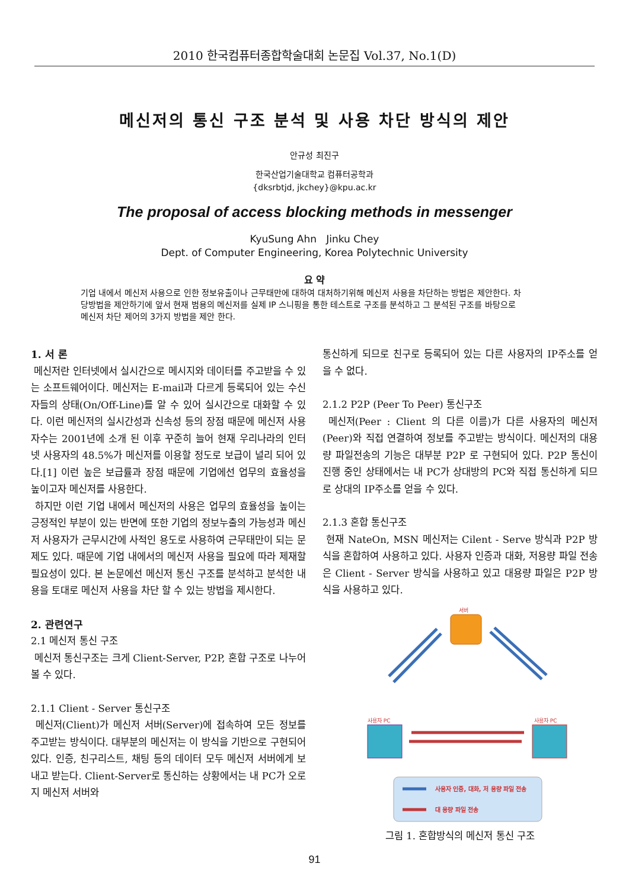2010 한국컴퓨터종합학술대회 논문집 Vol.37, No.1(D)
메신저의 통신 구조 분석 및 사용 차단 방식의 제안
안규성 최진구
한국산업기술대학교 컴퓨터공학과
{dksrbtjd, jkchey}@kpu.ac.kr
The proposal of access blocking methods in messenger
KyuSung Ahn Jinku Chey
Dept. of Computer Engineering, Korea Polytechnic University
요 약
기업 내에서 메신저 사용으로 인한 정보유출이나 근무태만에 대하여 대처하기위해 메신저 사용을 차단하는 방법은 제안한다. 차당방법을 제안하기에 앞서 현재 범용의 메신저를 실제 IP 스니핑을 통한 테스트로 구조를 분석하고 그 분석된 구조를 바탕으로 메신저 차단 제어의 3가지 방법을 제안 한다.
1. 서 론
메신저란 인터넷에서 실시간으로 메시지와 데이터를 주고받을 수 있는 소프트웨어이다. 메신저는 E-mail과 다르게 등록되어 있는 수신자들의 상태(On/Off-Line)를 알 수 있어 실시간으로 대화할 수 있다. 이런 메신저의 실시간성과 신속성 등의 장점 때문에 메신저 사용자수는 2001년에 소개 된 이후 꾸준히 늘어 현재 우리나라의 인터넷 사용자의 48.5%가 메신저를 이용할 정도로 보급이 널리 되어 있다.[1] 이런 높은 보급률과 장점 때문에 기업에선 업무의 효율성을 높이고자 메신저를 사용한다.
하지만 이런 기업 내에서 메신저의 사용은 업무의 효율성을 높이는 긍정적인 부분이 있는 반면에 또한 기업의 정보누출의 가능성과 메신저 사용자가 근무시간에 사적인 용도로 사용하여 근무태만이 되는 문제도 있다. 때문에 기업 내에서의 메신저 사용을 필요에 따라 제재할 필요성이 있다. 본 논문에선 메신저 통신 구조를 분석하고 분석한 내용을 토대로 메신저 사용을 차단 할 수 있는 방법을 제시한다.
2. 관련연구
2.1 메신저 통신 구조
메신저 통신구조는 크게 Client-Server, P2P, 혼합 구조로 나누어 볼 수 있다.
2.1.1 Client - Server 통신구조
메신저(Client)가 메신저 서버(Server)에 접속하여 모든 정보를 주고받는 방식이다. 대부분의 메신저는 이 방식을 기반으로 구현되어 있다. 인증, 친구리스트, 채팅 등의 데이터 모두 메신저 서버에게 보내고 받는다. Client-Server로 통신하는 상황에서는 내 PC가 오로지 메신저 서버와
통신하게 되므로 친구로 등록되어 있는 다른 사용자의 IP주소를 얻을 수 없다.
2.1.2 P2P (Peer To Peer) 통신구조
메신저(Peer : Client 의 다른 이름)가 다른 사용자의 메신저(Peer)와 직접 연결하여 정보를 주고받는 방식이다. 메신저의 대용량 파일전송의 기능은 대부분 P2P 로 구현되어 있다. P2P 통신이 진행 중인 상태에서는 내 PC가 상대방의 PC와 직접 통신하게 되므로 상대의 IP주소를 얻을 수 있다.
2.1.3 혼합 통신구조
현재 NateOn, MSN 메신저는 Cilent - Serve 방식과 P2P 방식을 혼합하여 사용하고 있다. 사용자 인증과 대화, 저용량 파일 전송은 Client - Server 방식을 사용하고 있고 대용량 파일은 P2P 방식을 사용하고 있다.
서버
사용자 PC
사용자 PC
사용자 인증, 대화, 저 용량 파일 전송
대 용량 파일 전송
그림 1. 혼합방식의 메신저 통신 구조
91